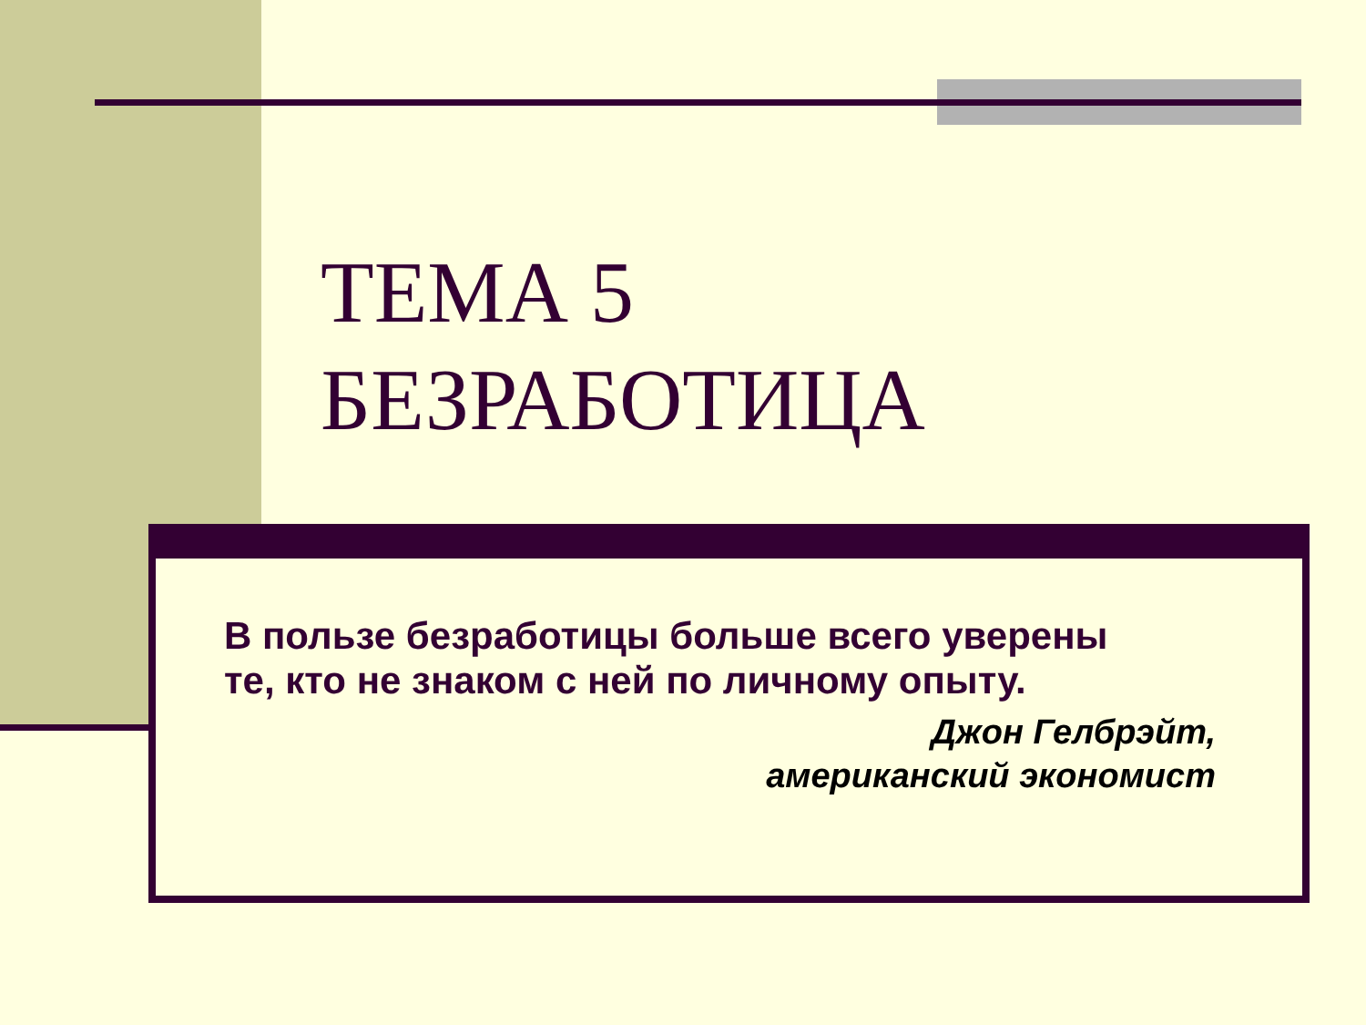ТЕМА 5
БЕЗРАБОТИЦА
В пользе безработицы больше всего уверены те, кто не знаком с ней по личному опыту.
Джон Гелбрэйт,
американский экономист